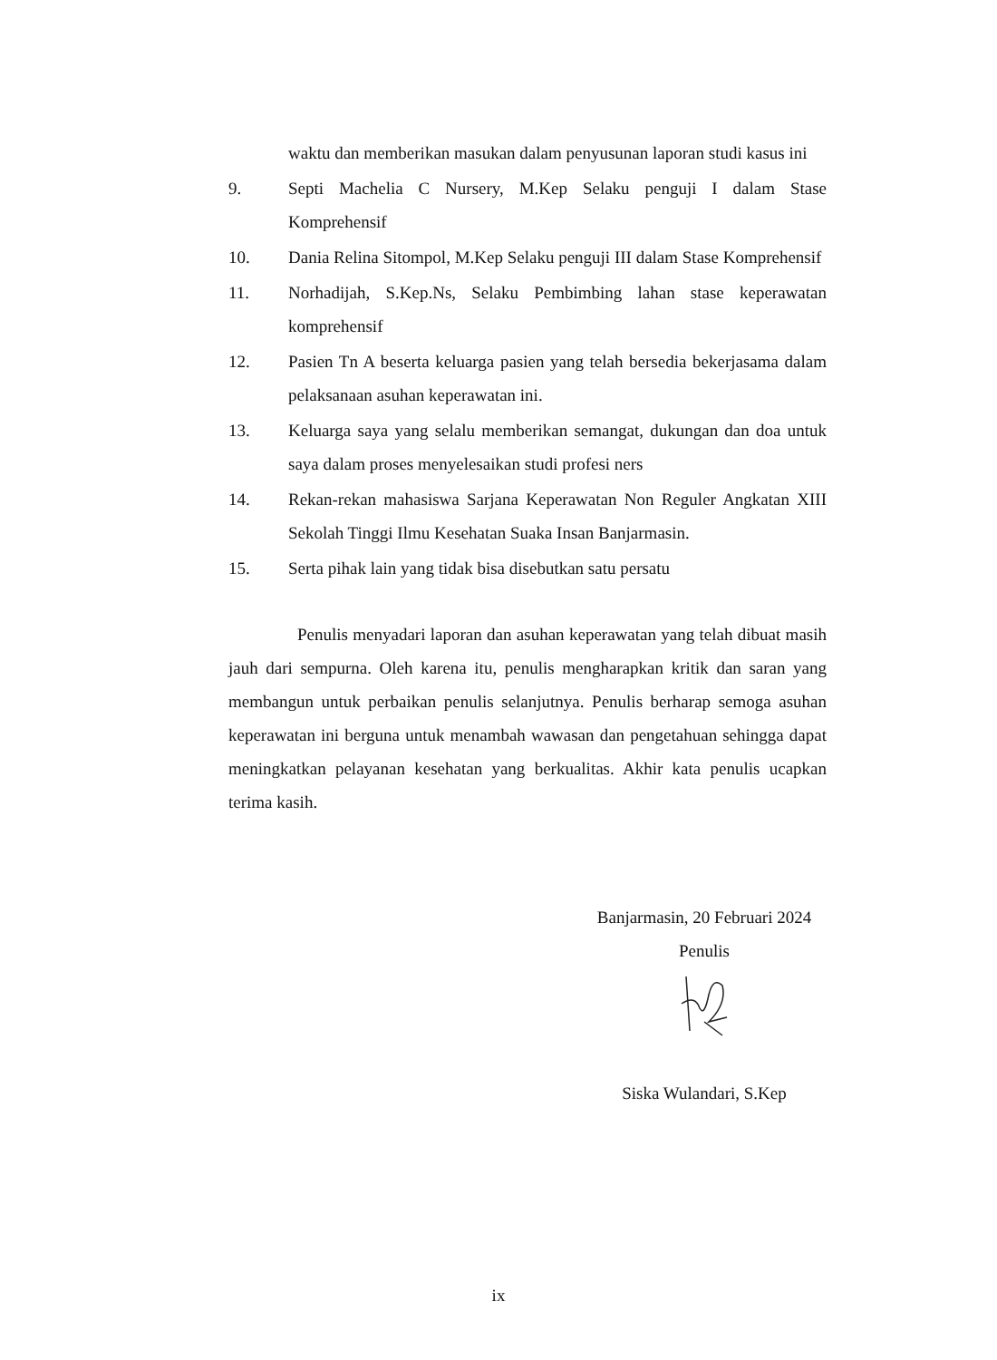waktu dan memberikan masukan dalam penyusunan laporan studi kasus ini
9. Septi Machelia C Nursery, M.Kep Selaku penguji I dalam Stase Komprehensif
10. Dania Relina Sitompol, M.Kep Selaku penguji III dalam Stase Komprehensif
11. Norhadijah, S.Kep.Ns, Selaku Pembimbing lahan stase keperawatan komprehensif
12. Pasien Tn A beserta keluarga pasien yang telah bersedia bekerjasama dalam pelaksanaan asuhan keperawatan ini.
13. Keluarga saya yang selalu memberikan semangat, dukungan dan doa untuk saya dalam proses menyelesaikan studi profesi ners
14. Rekan-rekan mahasiswa Sarjana Keperawatan Non Reguler Angkatan XIII Sekolah Tinggi Ilmu Kesehatan Suaka Insan Banjarmasin.
15. Serta pihak lain yang tidak bisa disebutkan satu persatu
Penulis menyadari laporan dan asuhan keperawatan yang telah dibuat masih jauh dari sempurna. Oleh karena itu, penulis mengharapkan kritik dan saran yang membangun untuk perbaikan penulis selanjutnya. Penulis berharap semoga asuhan keperawatan ini berguna untuk menambah wawasan dan pengetahuan sehingga dapat meningkatkan pelayanan kesehatan yang berkualitas. Akhir kata penulis ucapkan terima kasih.
Banjarmasin, 20 Februari 2024
Penulis
Siska Wulandari, S.Kep
ix